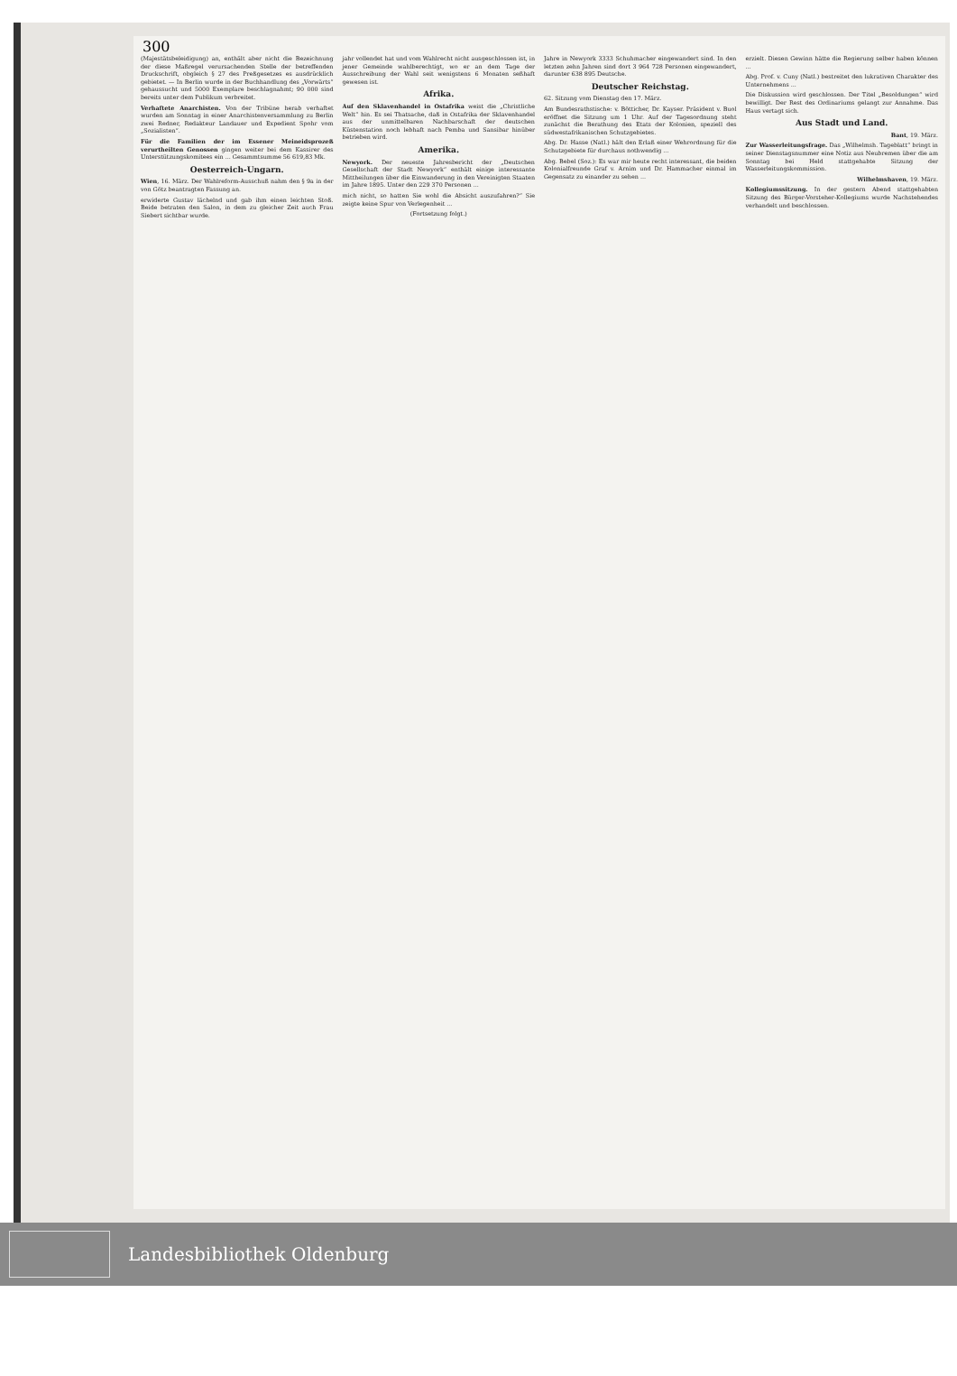300
(Majestätsbeleidigung) an, enthält aber nicht die Bezeichnung der diese Maßregel verursachenden Stelle der betreffenden Druckschrift, obgleich § 27 des Preßgesetzes es ausdrücklich gebietet. — In Berlin wurde in der Buchhandlung des „Vorwärts“ gehaussucht und 5000 Exemplare beschlagnahmt; 90 000 sind bereits unter dem Publikum verbreitet.
Verhaftete Anarchisten. Von der Tribüne herab verhaftet wurden am Sonntag in einer Anarchistenversammlung zu Berlin zwei Redner, Redakteur Landauer und Expedient Spohr vom „Sozialisten“.
Für die Familien der im Essener Meineidsprozeß verurtheilten Genossen gingen weiter bei dem Kassirer des Unterstützungskomitees ein ... Gesammtsumme 56 619,83 Mk.
Oesterreich-Ungarn.
Wien, 16. März. Der Wahlreform-Ausschuß nahm den § 9a in der von Götz beantragten Fassung an.
erwiderte Gustav lächelnd und gab ihm einen leichten Stoß. Beide betraten den Salon, in dem zu gleicher Zeit auch Frau Siebert sichtbar wurde.
jahr vollendet hat und vom Wahlrecht nicht ausgeschlossen ist, in jener Gemeinde wahlberechtigt, wo er an dem Tage der Ausschreibung der Wahl seit wenigstens 6 Monaten seßhaft gewesen ist.
Afrika.
Auf den Sklavenhandel in Ostafrika weist die „Christliche Welt“ hin. Es sei Thatsache, daß in Ostafrika der Sklavenhandel aus der unmittelbaren Nachbarschaft der deutschen Küstenstation noch lebhaft nach Pemba und Sansibar hinüber betrieben wird.
Amerika.
Newyork. Der neueste Jahresbericht der „Deutschen Gesellschaft der Stadt Newyork“ enthält einige interessante Mittheilungen über die Einwanderung in den Vereinigten Staaten im Jahre 1895. Unter den 229 370 Personen ...
mich nicht, so hatten Sie wohl die Absicht auszufahren?“ Sie zeigte keine Spur von Verlegenheit ...
(Fortsetzung folgt.)
Jahre in Newyork 3333 Schuhmacher eingewandert sind. In den letzten zehn Jahren sind dort 3 964 728 Personen eingewandert, darunter 638 895 Deutsche.
Deutscher Reichstag.
62. Sitzung vom Dienstag den 17. März.
Am Bundesrathstische: v. Bötticher, Dr. Kayser. Präsident v. Buol eröffnet die Sitzung um 1 Uhr. Auf der Tagesordnung steht zunächst die Berathung des Etats der Kolonien, speziell des südwestafrikanischen Schutzgebietes.
Abg. Dr. Hasse (Natl.) hält den Erlaß einer Wehrordnung für die Schutzgebiete für durchaus nothwendig ...
Abg. Bebel (Soz.): Es war mir heute recht interessant, die beiden Kolonialfreunde Graf v. Arnim und Dr. Hammacher einmal im Gegensatz zu einander zu sehen ...
erzielt. Diesen Gewinn hätte die Regierung selber haben können ...
Abg. Prof. v. Cuny (Natl.) bestreitet den lukrativen Charakter des Unternehmens ...
Die Diskussion wird geschlossen. Der Titel „Besoldungen“ wird bewilligt. Der Rest des Ordinariums gelangt zur Annahme. Das Haus vertagt sich.
Aus Stadt und Land.
Bant, 19. März.
Zur Wasserleitungsfrage. Das „Wilhelmsh. Tageblatt“ bringt in seiner Dienstagsnummer eine Notiz aus Neubremen über die am Sonntag bei Held stattgehabte Sitzung der Wasserleitungskommission.
Wilhelmshaven, 19. März.
Kollegiumssitzung. In der gestern Abend stattgehabten Sitzung des Bürger-Vorsteher-Kollegiums wurde Nachstehendes verhandelt und beschlossen.
Landesbibliothek Oldenburg